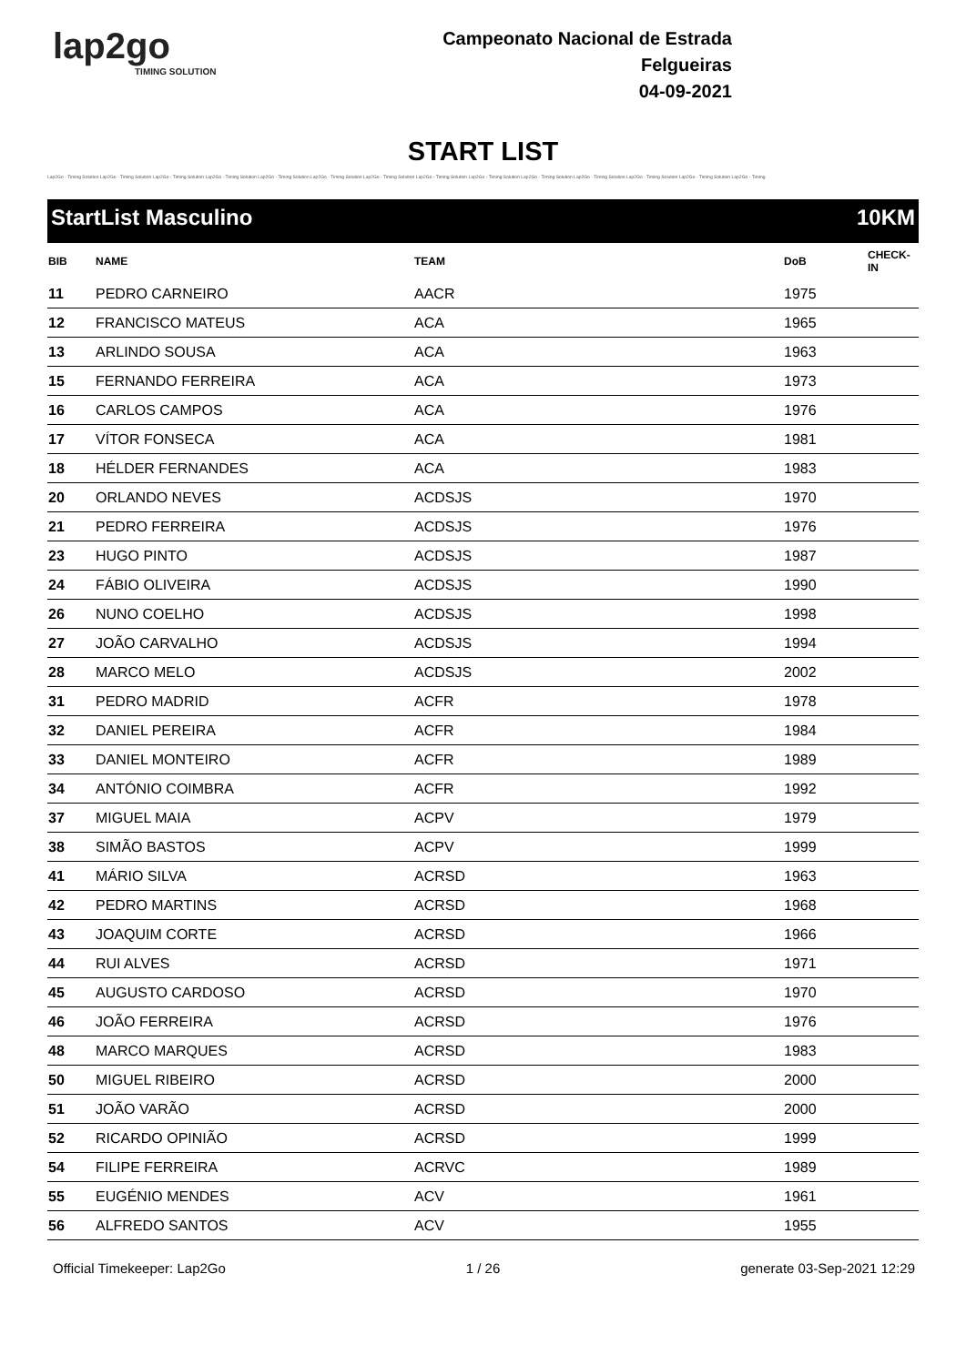lap2go
TIMING SOLUTION
Campeonato Nacional de Estrada
Felgueiras
04-09-2021
START LIST
Lap2Go - Timing Solution Lap2Go - Timing Solution Lap2Go - Timing Solution Lap2Go - Timing Solution Lap2Go - Timing Solution Lap2Go - Timing Solution Lap2Go - Timing Solution Lap2Go - Timing Solution Lap2Go - Timing Solution Lap2Go - Timing Solution Lap2Go - Timing Solution Lap2Go - Timing Solution Lap2Go - Timing Solution Lap2Go - Timing
StartList Masculino 10KM
| BIB | NAME | TEAM | DoB | CHECK-IN |
| --- | --- | --- | --- | --- |
| 11 | PEDRO CARNEIRO | AACR | 1975 | |
| 12 | FRANCISCO MATEUS | ACA | 1965 | |
| 13 | ARLINDO SOUSA | ACA | 1963 | |
| 15 | FERNANDO FERREIRA | ACA | 1973 | |
| 16 | CARLOS CAMPOS | ACA | 1976 | |
| 17 | VÍTOR FONSECA | ACA | 1981 | |
| 18 | HÉLDER FERNANDES | ACA | 1983 | |
| 20 | ORLANDO NEVES | ACDSJS | 1970 | |
| 21 | PEDRO FERREIRA | ACDSJS | 1976 | |
| 23 | HUGO PINTO | ACDSJS | 1987 | |
| 24 | FÁBIO OLIVEIRA | ACDSJS | 1990 | |
| 26 | NUNO COELHO | ACDSJS | 1998 | |
| 27 | JOÃO CARVALHO | ACDSJS | 1994 | |
| 28 | MARCO MELO | ACDSJS | 2002 | |
| 31 | PEDRO MADRID | ACFR | 1978 | |
| 32 | DANIEL PEREIRA | ACFR | 1984 | |
| 33 | DANIEL MONTEIRO | ACFR | 1989 | |
| 34 | ANTÓNIO COIMBRA | ACFR | 1992 | |
| 37 | MIGUEL MAIA | ACPV | 1979 | |
| 38 | SIMÃO BASTOS | ACPV | 1999 | |
| 41 | MÁRIO SILVA | ACRSD | 1963 | |
| 42 | PEDRO MARTINS | ACRSD | 1968 | |
| 43 | JOAQUIM CORTE | ACRSD | 1966 | |
| 44 | RUI ALVES | ACRSD | 1971 | |
| 45 | AUGUSTO CARDOSO | ACRSD | 1970 | |
| 46 | JOÃO FERREIRA | ACRSD | 1976 | |
| 48 | MARCO MARQUES | ACRSD | 1983 | |
| 50 | MIGUEL RIBEIRO | ACRSD | 2000 | |
| 51 | JOÃO VARÃO | ACRSD | 2000 | |
| 52 | RICARDO OPINIÃO | ACRSD | 1999 | |
| 54 | FILIPE FERREIRA | ACRVC | 1989 | |
| 55 | EUGÉNIO MENDES | ACV | 1961 | |
| 56 | ALFREDO SANTOS | ACV | 1955 | |
Official Timekeeper: Lap2Go 1 / 26 generate 03-Sep-2021 12:29